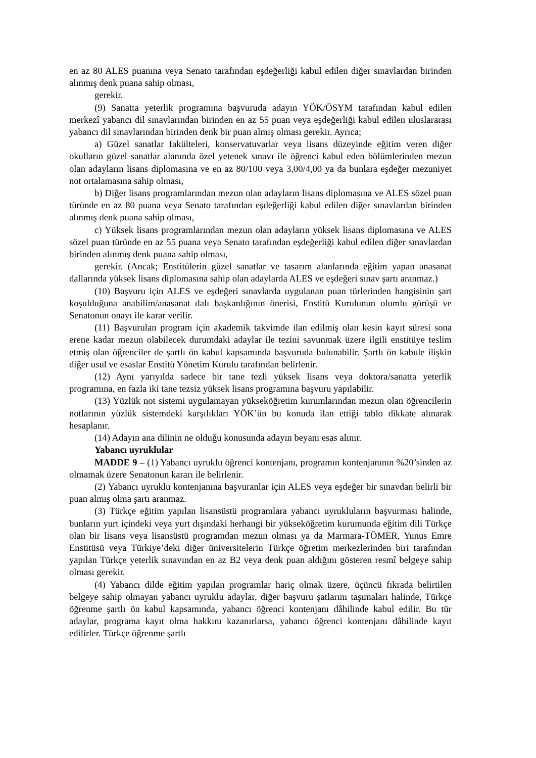en az 80 ALES puanına veya Senato tarafından eşdeğerliği kabul edilen diğer sınavlardan birinden alınmış denk puana sahip olması,
gerekir.
(9) Sanatta yeterlik programına başvuruda adayın YÖK/ÖSYM tarafından kabul edilen merkezî yabancı dil sınavlarından birinden en az 55 puan veya eşdeğerliği kabul edilen uluslararası yabancı dil sınavlarından birinden denk bir puan almış olması gerekir. Ayrıca;
a) Güzel sanatlar fakülteleri, konservatuvarlar veya lisans düzeyinde eğitim veren diğer okulların güzel sanatlar alanında özel yetenek sınavı ile öğrenci kabul eden bölümlerinden mezun olan adayların lisans diplomasına ve en az 80/100 veya 3,00/4,00 ya da bunlara eşdeğer mezuniyet not ortalamasına sahip olması,
b) Diğer lisans programlarından mezun olan adayların lisans diplomasına ve ALES sözel puan türünde en az 80 puana veya Senato tarafından eşdeğerliği kabul edilen diğer sınavlardan birinden alınmış denk puana sahip olması,
c) Yüksek lisans programlarından mezun olan adayların yüksek lisans diplomasına ve ALES sözel puan türünde en az 55 puana veya Senato tarafından eşdeğerliği kabul edilen diğer sınavlardan birinden alınmış denk puana sahip olması,
gerekir. (Ancak; Enstitülerin güzel sanatlar ve tasarım alanlarında eğitim yapan anasanat dallarında yüksek lisans diplomasına sahip olan adaylarda ALES ve eşdeğeri sınav şartı aranmaz.)
(10) Başvuru için ALES ve eşdeğeri sınavlarda uygulanan puan türlerinden hangisinin şart koşulduğuna anabilim/anasanat dalı başkanlığının önerisi, Enstitü Kurulunun olumlu görüşü ve Senatonun onayı ile karar verilir.
(11) Başvurulan program için akademik takvimde ilan edilmiş olan kesin kayıt süresi sona erene kadar mezun olabilecek durumdaki adaylar ile tezini savunmak üzere ilgili enstitüye teslim etmiş olan öğrenciler de şartlı ön kabul kapsamında başvuruda bulunabilir. Şartlı ön kabule ilişkin diğer usul ve esaslar Enstitü Yönetim Kurulu tarafından belirlenir.
(12) Aynı yarıyılda sadece bir tane tezli yüksek lisans veya doktora/sanatta yeterlik programına, en fazla iki tane tezsiz yüksek lisans programına başvuru yapılabilir.
(13) Yüzlük not sistemi uygulamayan yükseköğretim kurumlarından mezun olan öğrencilerin notlarının yüzlük sistemdeki karşılıkları YÖK’ün bu konuda ilan ettiği tablo dikkate alınarak hesaplanır.
(14) Adayın ana dilinin ne olduğu konusunda adayın beyanı esas alınır.
Yabancı uyruklular
MADDE 9 – (1) Yabancı uyruklu öğrenci kontenjanı, programın kontenjanının %20’sinden az olmamak üzere Senatonun kararı ile belirlenir.
(2) Yabancı uyruklu kontenjanına başvuranlar için ALES veya eşdeğer bir sınavdan belirli bir puan almış olma şartı aranmaz.
(3) Türkçe eğitim yapılan lisansüstü programlara yabancı uyrukluların başvurması halinde, bunların yurt içindeki veya yurt dışındaki herhangi bir yükseköğretim kurumunda eğitim dili Türkçe olan bir lisans veya lisansüstü programdan mezun olması ya da Marmara-TÖMER, Yunus Emre Enstitüsü veya Türkiye’deki diğer üniversitelerin Türkçe öğretim merkezlerinden biri tarafından yapılan Türkçe yeterlik sınavından en az B2 veya denk puan aldığını gösteren resmî belgeye sahip olması gerekir.
(4) Yabancı dilde eğitim yapılan programlar hariç olmak üzere, üçüncü fıkrada belirtilen belgeye sahip olmayan yabancı uyruklu adaylar, diğer başvuru şatlarını taşımaları halinde, Türkçe öğrenme şartlı ön kabul kapsamında, yabancı öğrenci kontenjanı dâhilinde kabul edilir. Bu tür adaylar, programa kayıt olma hakkını kazanırlarsa, yabancı öğrenci kontenjanı dâhilinde kayıt edilirler. Türkçe öğrenme şartlı